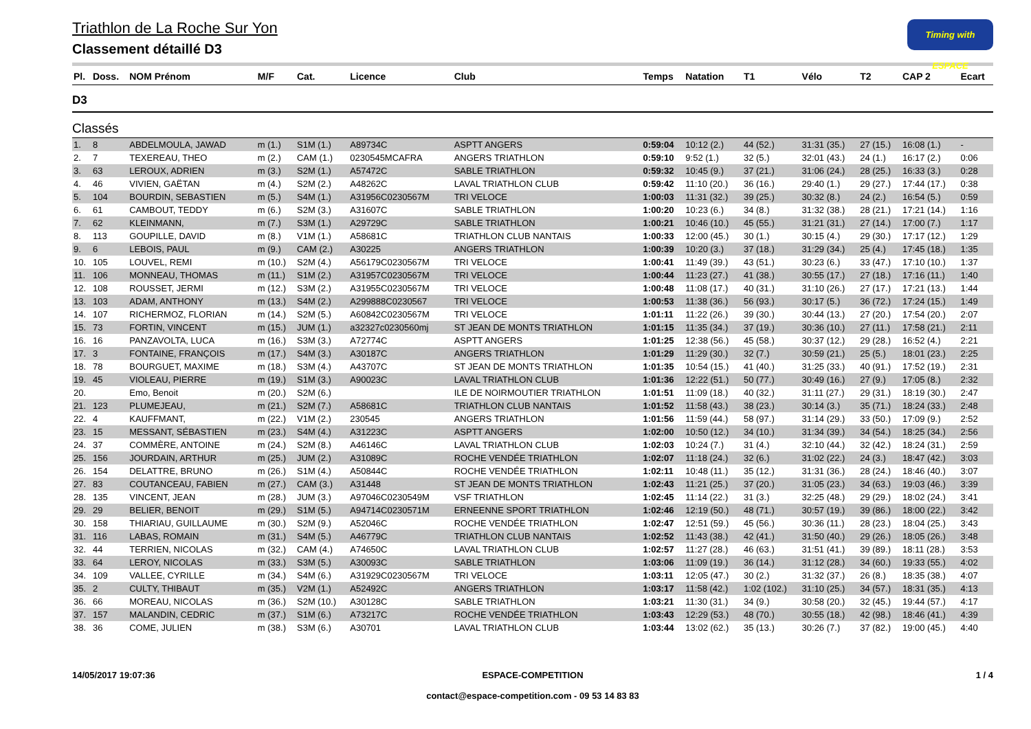Triathlon de La Roche Sur Yon
Classement détaillé D3
Timing with ESPACE
| Pl. | Doss. | NOM Prénom | M/F | Cat. | Licence | Club | Temps | Natation | T1 | Vélo | T2 | CAP 2 | Ecart |
| --- | --- | --- | --- | --- | --- | --- | --- | --- | --- | --- | --- | --- | --- |
| D3 | | | | | | | | | | | | | |
| Classés | | | | | | | | | | | | | |
| 1. | 8 | ABDELMOULA, JAWAD | m (1.) | S1M (1.) | A89734C | ASPTT ANGERS | 0:59:04 | 10:12 (2.) | 44 (52.) | 31:31 (35.) | 27 (15.) | 16:08 (1.) | - |
| 2. | 7 | TEXEREAU, THEO | m (2.) | CAM (1.) | 0230545MCAFRA | ANGERS TRIATHLON | 0:59:10 | 9:52 (1.) | 32 (5.) | 32:01 (43.) | 24 (1.) | 16:17 (2.) | 0:06 |
| 3. | 63 | LEROUX, ADRIEN | m (3.) | S2M (1.) | A57472C | SABLE TRIATHLON | 0:59:32 | 10:45 (9.) | 37 (21.) | 31:06 (24.) | 28 (25.) | 16:33 (3.) | 0:28 |
| 4. | 46 | VIVIEN, GAËTAN | m (4.) | S2M (2.) | A48262C | LAVAL TRIATHLON CLUB | 0:59:42 | 11:10 (20.) | 36 (16.) | 29:40 (1.) | 29 (27.) | 17:44 (17.) | 0:38 |
| 5. | 104 | BOURDIN, SEBASTIEN | m (5.) | S4M (1.) | A31956C0230567M | TRI VELOCE | 1:00:03 | 11:31 (32.) | 39 (25.) | 30:32 (8.) | 24 (2.) | 16:54 (5.) | 0:59 |
| 6. | 61 | CAMBOUT, TEDDY | m (6.) | S2M (3.) | A31607C | SABLE TRIATHLON | 1:00:20 | 10:23 (6.) | 34 (8.) | 31:32 (38.) | 28 (21.) | 17:21 (14.) | 1:16 |
| 7. | 62 | KLEINMANN, | m (7.) | S3M (1.) | A29729C | SABLE TRIATHLON | 1:00:21 | 10:46 (10.) | 45 (55.) | 31:21 (31.) | 27 (14.) | 17:00 (7.) | 1:17 |
| 8. | 113 | GOUPILLE, DAVID | m (8.) | V1M (1.) | A58681C | TRIATHLON CLUB NANTAIS | 1:00:33 | 12:00 (45.) | 30 (1.) | 30:15 (4.) | 29 (30.) | 17:17 (12.) | 1:29 |
| 9. | 6 | LEBOIS, PAUL | m (9.) | CAM (2.) | A30225 | ANGERS TRIATHLON | 1:00:39 | 10:20 (3.) | 37 (18.) | 31:29 (34.) | 25 (4.) | 17:45 (18.) | 1:35 |
| 10. | 105 | LOUVEL, REMI | m (10.) | S2M (4.) | A56179C0230567M | TRI VELOCE | 1:00:41 | 11:49 (39.) | 43 (51.) | 30:23 (6.) | 33 (47.) | 17:10 (10.) | 1:37 |
| 11. | 106 | MONNEAU, THOMAS | m (11.) | S1M (2.) | A31957C0230567M | TRI VELOCE | 1:00:44 | 11:23 (27.) | 41 (38.) | 30:55 (17.) | 27 (18.) | 17:16 (11.) | 1:40 |
| 12. | 108 | ROUSSET, JERMI | m (12.) | S3M (2.) | A31955C0230567M | TRI VELOCE | 1:00:48 | 11:08 (17.) | 40 (31.) | 31:10 (26.) | 27 (17.) | 17:21 (13.) | 1:44 |
| 13. | 103 | ADAM, ANTHONY | m (13.) | S4M (2.) | A299888C0230567 | TRI VELOCE | 1:00:53 | 11:38 (36.) | 56 (93.) | 30:17 (5.) | 36 (72.) | 17:24 (15.) | 1:49 |
| 14. | 107 | RICHERMOZ, FLORIAN | m (14.) | S2M (5.) | A60842C0230567M | TRI VELOCE | 1:01:11 | 11:22 (26.) | 39 (30.) | 30:44 (13.) | 27 (20.) | 17:54 (20.) | 2:07 |
| 15. | 73 | FORTIN, VINCENT | m (15.) | JUM (1.) | a32327c0230560mj | ST JEAN DE MONTS TRIATHLON | 1:01:15 | 11:35 (34.) | 37 (19.) | 30:36 (10.) | 27 (11.) | 17:58 (21.) | 2:11 |
| 16. | 16 | PANZAVOLTA, LUCA | m (16.) | S3M (3.) | A72774C | ASPTT ANGERS | 1:01:25 | 12:38 (56.) | 45 (58.) | 30:37 (12.) | 29 (28.) | 16:52 (4.) | 2:21 |
| 17. | 3 | FONTAINE, FRANÇOIS | m (17.) | S4M (3.) | A30187C | ANGERS TRIATHLON | 1:01:29 | 11:29 (30.) | 32 (7.) | 30:59 (21.) | 25 (5.) | 18:01 (23.) | 2:25 |
| 18. | 78 | BOURGUET, MAXIME | m (18.) | S3M (4.) | A43707C | ST JEAN DE MONTS TRIATHLON | 1:01:35 | 10:54 (15.) | 41 (40.) | 31:25 (33.) | 40 (91.) | 17:52 (19.) | 2:31 |
| 19. | 45 | VIOLEAU, PIERRE | m (19.) | S1M (3.) | A90023C | LAVAL TRIATHLON CLUB | 1:01:36 | 12:22 (51.) | 50 (77.) | 30:49 (16.) | 27 (9.) | 17:05 (8.) | 2:32 |
| 20. | | Emo, Benoit | m (20.) | S2M (6.) | | ILE DE NOIRMOUTIER TRIATHLON | 1:01:51 | 11:09 (18.) | 40 (32.) | 31:11 (27.) | 29 (31.) | 18:19 (30.) | 2:47 |
| 21. | 123 | PLUMEJEAU, | m (21.) | S2M (7.) | A58681C | TRIATHLON CLUB NANTAIS | 1:01:52 | 11:58 (43.) | 38 (23.) | 30:14 (3.) | 35 (71.) | 18:24 (33.) | 2:48 |
| 22. | 4 | KAUFFMANT, | m (22.) | V1M (2.) | 230545 | ANGERS TRIATHLON | 1:01:56 | 11:59 (44.) | 58 (97.) | 31:14 (29.) | 33 (50.) | 17:09 (9.) | 2:52 |
| 23. | 15 | MESSANT, SÉBASTIEN | m (23.) | S4M (4.) | A31223C | ASPTT ANGERS | 1:02:00 | 10:50 (12.) | 34 (10.) | 31:34 (39.) | 34 (54.) | 18:25 (34.) | 2:56 |
| 24. | 37 | COMMÈRE, ANTOINE | m (24.) | S2M (8.) | A46146C | LAVAL TRIATHLON CLUB | 1:02:03 | 10:24 (7.) | 31 (4.) | 32:10 (44.) | 32 (42.) | 18:24 (31.) | 2:59 |
| 25. | 156 | JOURDAIN, ARTHUR | m (25.) | JUM (2.) | A31089C | ROCHE VENDÉE TRIATHLON | 1:02:07 | 11:18 (24.) | 32 (6.) | 31:02 (22.) | 24 (3.) | 18:47 (42.) | 3:03 |
| 26. | 154 | DELATTRE, BRUNO | m (26.) | S1M (4.) | A50844C | ROCHE VENDÉE TRIATHLON | 1:02:11 | 10:48 (11.) | 35 (12.) | 31:31 (36.) | 28 (24.) | 18:46 (40.) | 3:07 |
| 27. | 83 | COUTANCEAU, FABIEN | m (27.) | CAM (3.) | A31448 | ST JEAN DE MONTS TRIATHLON | 1:02:43 | 11:21 (25.) | 37 (20.) | 31:05 (23.) | 34 (63.) | 19:03 (46.) | 3:39 |
| 28. | 135 | VINCENT, JEAN | m (28.) | JUM (3.) | A97046C0230549M | VSF TRIATHLON | 1:02:45 | 11:14 (22.) | 31 (3.) | 32:25 (48.) | 29 (29.) | 18:02 (24.) | 3:41 |
| 29. | 29 | BELIER, BENOIT | m (29.) | S1M (5.) | A94714C0230571M | ERNEENNE SPORT TRIATHLON | 1:02:46 | 12:19 (50.) | 48 (71.) | 30:57 (19.) | 39 (86.) | 18:00 (22.) | 3:42 |
| 30. | 158 | THIARIAU, GUILLAUME | m (30.) | S2M (9.) | A52046C | ROCHE VENDÉE TRIATHLON | 1:02:47 | 12:51 (59.) | 45 (56.) | 30:36 (11.) | 28 (23.) | 18:04 (25.) | 3:43 |
| 31. | 116 | LABAS, ROMAIN | m (31.) | S4M (5.) | A46779C | TRIATHLON CLUB NANTAIS | 1:02:52 | 11:43 (38.) | 42 (41.) | 31:50 (40.) | 29 (26.) | 18:05 (26.) | 3:48 |
| 32. | 44 | TERRIEN, NICOLAS | m (32.) | CAM (4.) | A74650C | LAVAL TRIATHLON CLUB | 1:02:57 | 11:27 (28.) | 46 (63.) | 31:51 (41.) | 39 (89.) | 18:11 (28.) | 3:53 |
| 33. | 64 | LEROY, NICOLAS | m (33.) | S3M (5.) | A30093C | SABLE TRIATHLON | 1:03:06 | 11:09 (19.) | 36 (14.) | 31:12 (28.) | 34 (60.) | 19:33 (55.) | 4:02 |
| 34. | 109 | VALLEE, CYRILLE | m (34.) | S4M (6.) | A31929C0230567M | TRI VELOCE | 1:03:11 | 12:05 (47.) | 30 (2.) | 31:32 (37.) | 26 (8.) | 18:35 (38.) | 4:07 |
| 35. | 2 | CULTY, THIBAUT | m (35.) | V2M (1.) | A52492C | ANGERS TRIATHLON | 1:03:17 | 11:58 (42.) | 1:02 (102.) | 31:10 (25.) | 34 (57.) | 18:31 (35.) | 4:13 |
| 36. | 66 | MOREAU, NICOLAS | m (36.) | S2M (10.) | A30128C | SABLE TRIATHLON | 1:03:21 | 11:30 (31.) | 34 (9.) | 30:58 (20.) | 32 (45.) | 19:44 (57.) | 4:17 |
| 37. | 157 | MALANDIN, CEDRIC | m (37.) | S1M (6.) | A73217C | ROCHE VENDÉE TRIATHLON | 1:03:43 | 12:29 (53.) | 48 (70.) | 30:55 (18.) | 42 (98.) | 18:46 (41.) | 4:39 |
| 38. | 36 | COME, JULIEN | m (38.) | S3M (6.) | A30701 | LAVAL TRIATHLON CLUB | 1:03:44 | 13:02 (62.) | 35 (13.) | 30:26 (7.) | 37 (82.) | 19:00 (45.) | 4:40 |
14/05/2017 19:07:36
ESPACE-COMPETITION
contact@espace-competition.com - 09 53 14 83 83
1 / 4